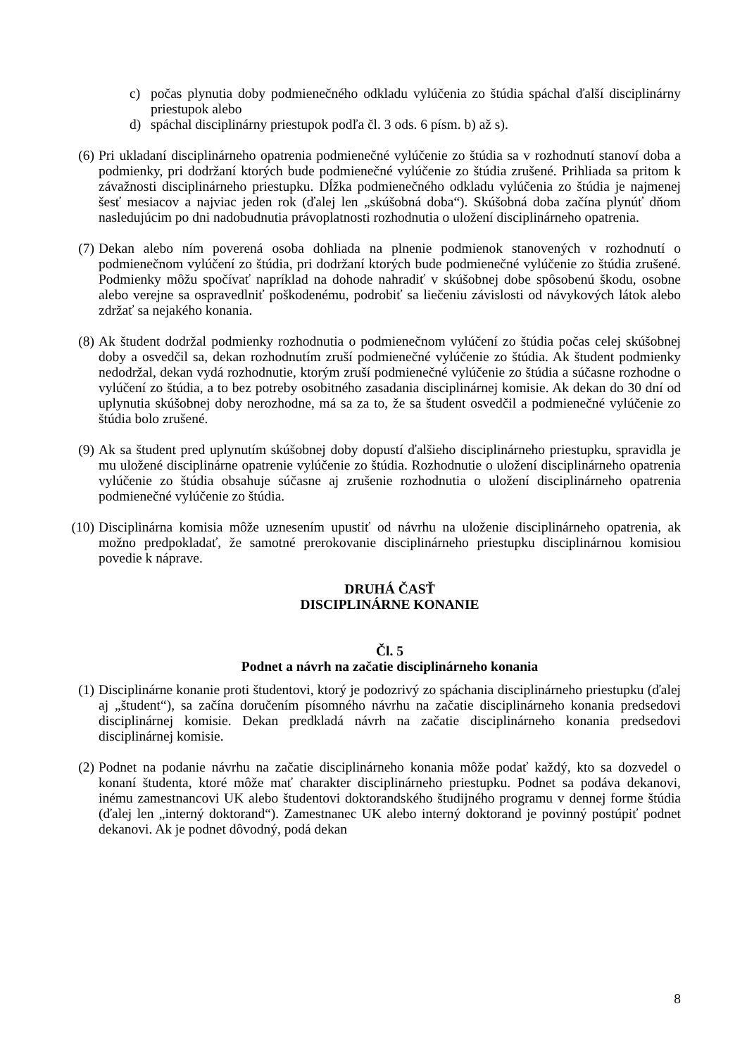c) počas plynutia doby podmienečného odkladu vylúčenia zo štúdia spáchal ďalší disciplinárny priestupok alebo
d) spáchal disciplinárny priestupok podľa čl. 3 ods. 6 písm. b) až s).
(6) Pri ukladaní disciplinárneho opatrenia podmienečné vylúčenie zo štúdia sa v rozhodnutí stanoví doba a podmienky, pri dodržaní ktorých bude podmienečné vylúčenie zo štúdia zrušené. Prihliada sa pritom k závažnosti disciplinárneho priestupku. Dĺžka podmienečného odkladu vylúčenia zo štúdia je najmenej šesť mesiacov a najviac jeden rok (ďalej len „skúšobná doba“). Skúšobná doba začína plynúť dňom nasledujúcim po dni nadobudnutia právoplatnosti rozhodnutia o uložení disciplinárneho opatrenia.
(7) Dekan alebo ním poverená osoba dohliada na plnenie podmienok stanovených v rozhodnutí o podmienečnom vylúčení zo štúdia, pri dodržaní ktorých bude podmienečné vylúčenie zo štúdia zrušené. Podmienky môžu spočívať napríklad na dohode nahradiť v skúšobnej dobe spôsobenú škodu, osobne alebo verejne sa ospravedlniť poškodenému, podrobiť sa liečeniu závislosti od návykových látok alebo zdržať sa nejakého konania.
(8) Ak študent dodržal podmienky rozhodnutia o podmienečnom vylúčení zo štúdia počas celej skúšobnej doby a osvedčil sa, dekan rozhodnutím zruší podmienečné vylúčenie zo štúdia. Ak študent podmienky nedodržal, dekan vydá rozhodnutie, ktorým zruší podmienečné vylúčenie zo štúdia a súčasne rozhodne o vylúčení zo štúdia, a to bez potreby osobitného zasadania disciplinárnej komisie. Ak dekan do 30 dní od uplynutia skúšobnej doby nerozhodne, má sa za to, že sa študent osvedčil a podmienečné vylúčenie zo štúdia bolo zrušené.
(9) Ak sa študent pred uplynutím skúšobnej doby dopustí ďalšieho disciplinárneho priestupku, spravidla je mu uložené disciplinárne opatrenie vylúčenie zo štúdia. Rozhodnutie o uložení disciplinárneho opatrenia vylúčenie zo štúdia obsahuje súčasne aj zrušenie rozhodnutia o uložení disciplinárneho opatrenia podmienečné vylúčenie zo štúdia.
(10) Disciplinárna komisia môže uznesením upustiť od návrhu na uloženie disciplinárneho opatrenia, ak možno predpokladať, že samotné prerokovanie disciplinárneho priestupku disciplinárnou komisiou povedie k náprave.
DRUHÁ ČASŤ
DISCIPLINÁRNE KONANIE
Čl. 5
Podnet a návrh na začatie disciplinárneho konania
(1) Disciplinárne konanie proti študentovi, ktorý je podozrivý zo spáchania disciplinárneho priestupku (ďalej aj „študent“), sa začína doručením písomného návrhu na začatie disciplinárneho konania predsedovi disciplinárnej komisie. Dekan predkladá návrh na začatie disciplinárneho konania predsedovi disciplinárnej komisie.
(2) Podnet na podanie návrhu na začatie disciplinárneho konania môže podať každý, kto sa dozvedel o konaní študenta, ktoré môže mať charakter disciplinárneho priestupku. Podnet sa podáva dekanovi, inému zamestnancovi UK alebo študentovi doktorandského študijného programu v dennej forme štúdia (ďalej len „interný doktorand“). Zamestnanec UK alebo interný doktorand je povinný postúpiť podnet dekanovi. Ak je podnet dôvodný, podá dekan
8